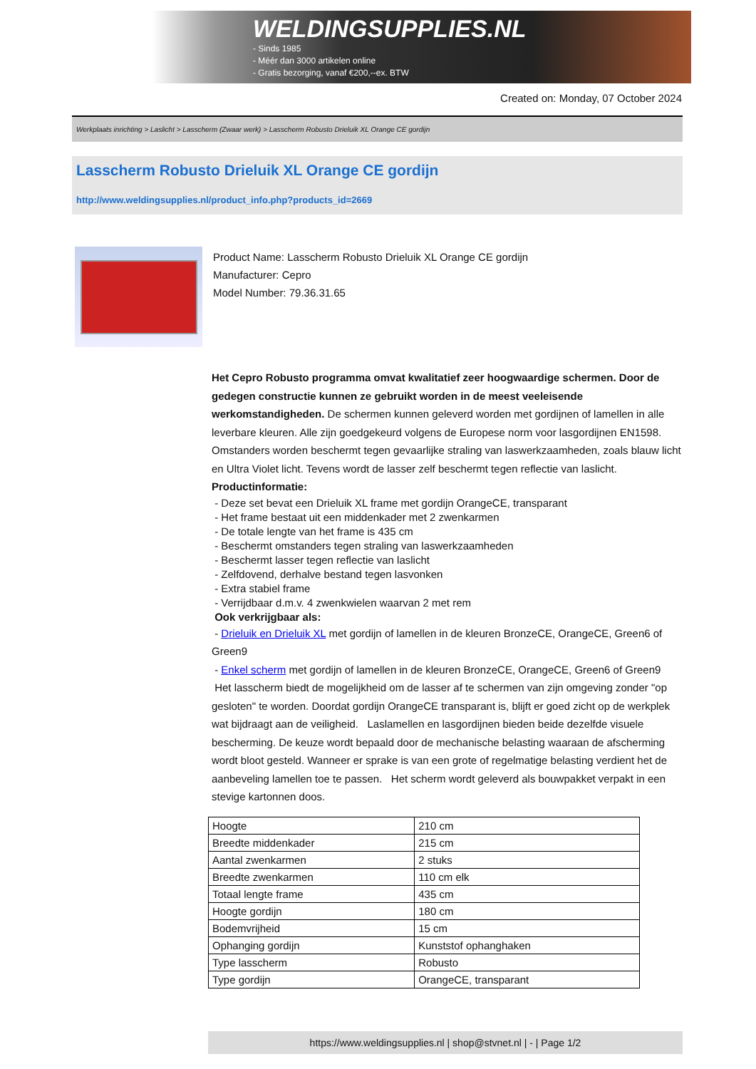WELDINGSUPPLIES.NL
- Sinds 1985
- Méér dan 3000 artikelen online
- Gratis bezorging, vanaf €200,--ex. BTW
Created on: Monday, 07 October 2024
Werkplaats inrichting > Laslicht > Lasscherm (Zwaar werk) > Lasscherm Robusto Drieluik XL Orange CE gordijn
Lasscherm Robusto Drieluik XL Orange CE gordijn
http://www.weldingsupplies.nl/product_info.php?products_id=2669
Product Name: Lasscherm Robusto Drieluik XL Orange CE gordijn
Manufacturer: Cepro
Model Number: 79.36.31.65
Het Cepro Robusto programma omvat kwalitatief zeer hoogwaardige schermen. Door de gedegen constructie kunnen ze gebruikt worden in de meest veeleisende werkomstandigheden. De schermen kunnen geleverd worden met gordijnen of lamellen in alle leverbare kleuren. Alle zijn goedgekeurd volgens de Europese norm voor lasgordijnen EN1598. Omstanders worden beschermt tegen gevaarlijke straling van laswerkzaamheden, zoals blauw licht en Ultra Violet licht. Tevens wordt de lasser zelf beschermt tegen reflectie van laslicht. Productinformatie:
- Deze set bevat een Drieluik XL frame met gordijn OrangeCE, transparant
- Het frame bestaat uit een middenkader met 2 zwenkarmen
- De totale lengte van het frame is 435 cm
- Beschermt omstanders tegen straling van laswerkzaamheden
- Beschermt lasser tegen reflectie van laslicht
- Zelfdovend, derhalve bestand tegen lasvonken
- Extra stabiel frame
- Verrijdbaar d.m.v. 4 zwenkwielen waarvan 2 met rem
Ook verkrijgbaar als:
- Drieluik en Drieluik XL met gordijn of lamellen in de kleuren BronzeCE, OrangeCE, Green6 of Green9
- Enkel scherm met gordijn of lamellen in de kleuren BronzeCE, OrangeCE, Green6 of Green9
Het lasscherm biedt de mogelijkheid om de lasser af te schermen van zijn omgeving zonder "op gesloten" te worden. Doordat gordijn OrangeCE transparant is, blijft er goed zicht op de werkplek wat bijdraagt aan de veiligheid. Laslamellen en lasgordijnen bieden beide dezelfde visuele bescherming. De keuze wordt bepaald door de mechanische belasting waaraan de afscherming wordt bloot gesteld. Wanneer er sprake is van een grote of regelmatige belasting verdient het de aanbeveling lamellen toe te passen. Het scherm wordt geleverd als bouwpakket verpakt in een stevige kartonnen doos.
| Hoogte | 210 cm |
| Breedte middenkader | 215 cm |
| Aantal zwenkarmen | 2 stuks |
| Breedte zwenkarmen | 110 cm elk |
| Totaal lengte frame | 435 cm |
| Hoogte gordijn | 180 cm |
| Bodemvrijheid | 15 cm |
| Ophanging gordijn | Kunststof ophanghaken |
| Type lasscherm | Robusto |
| Type gordijn | OrangeCE, transparant |
https://www.weldingsupplies.nl | shop@stvnet.nl | - | Page 1/2